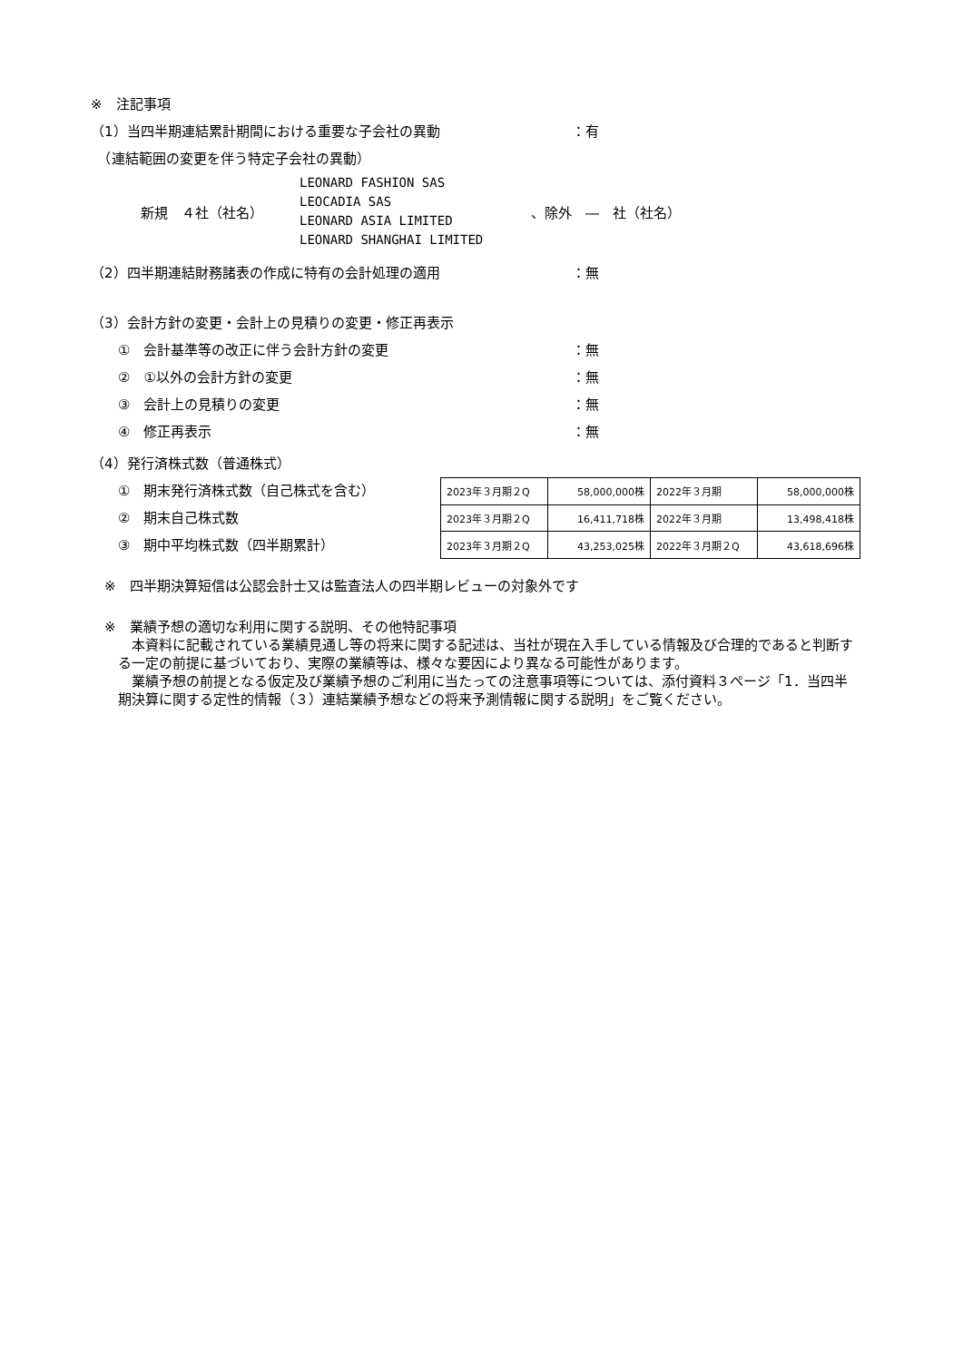※　注記事項
（1）当四半期連結累計期間における重要な子会社の異動 ：有
　（連結範囲の変更を伴う特定子会社の異動）
新規　４社（社名）
LEONARD FASHION SAS
LEOCADIA SAS
LEONARD ASIA LIMITED
LEONARD SHANGHAI LIMITED
、除外　―　社（社名）
（2）四半期連結財務諸表の作成に特有の会計処理の適用 ：無
（3）会計方針の変更・会計上の見積りの変更・修正再表示
　　①　会計基準等の改正に伴う会計方針の変更 ：無
　　②　①以外の会計方針の変更 ：無
　　③　会計上の見積りの変更 ：無
　　④　修正再表示 ：無
（4）発行済株式数（普通株式）
　　①　期末発行済株式数（自己株式を含む）
　　②　期末自己株式数
　　③　期中平均株式数（四半期累計）
| 2023年３月期２Q | 58,000,000株 | 2022年３月期 | 58,000,000株 |
| 2023年３月期２Q | 16,411,718株 | 2022年３月期 | 13,498,418株 |
| 2023年３月期２Q | 43,253,025株 | 2022年３月期２Q | 43,618,696株 |
　※　四半期決算短信は公認会計士又は監査法人の四半期レビューの対象外です
　※　業績予想の適切な利用に関する説明、その他特記事項
本資料に記載されている業績見通し等の将来に関する記述は、当社が現在入手している情報及び合理的であると判断する一定の前提に基づいており、実際の業績等は、様々な要因により異なる可能性があります。
業績予想の前提となる仮定及び業績予想のご利用に当たっての注意事項等については、添付資料３ページ「1．当四半期決算に関する定性的情報（３）連結業績予想などの将来予測情報に関する説明」をご覧ください。